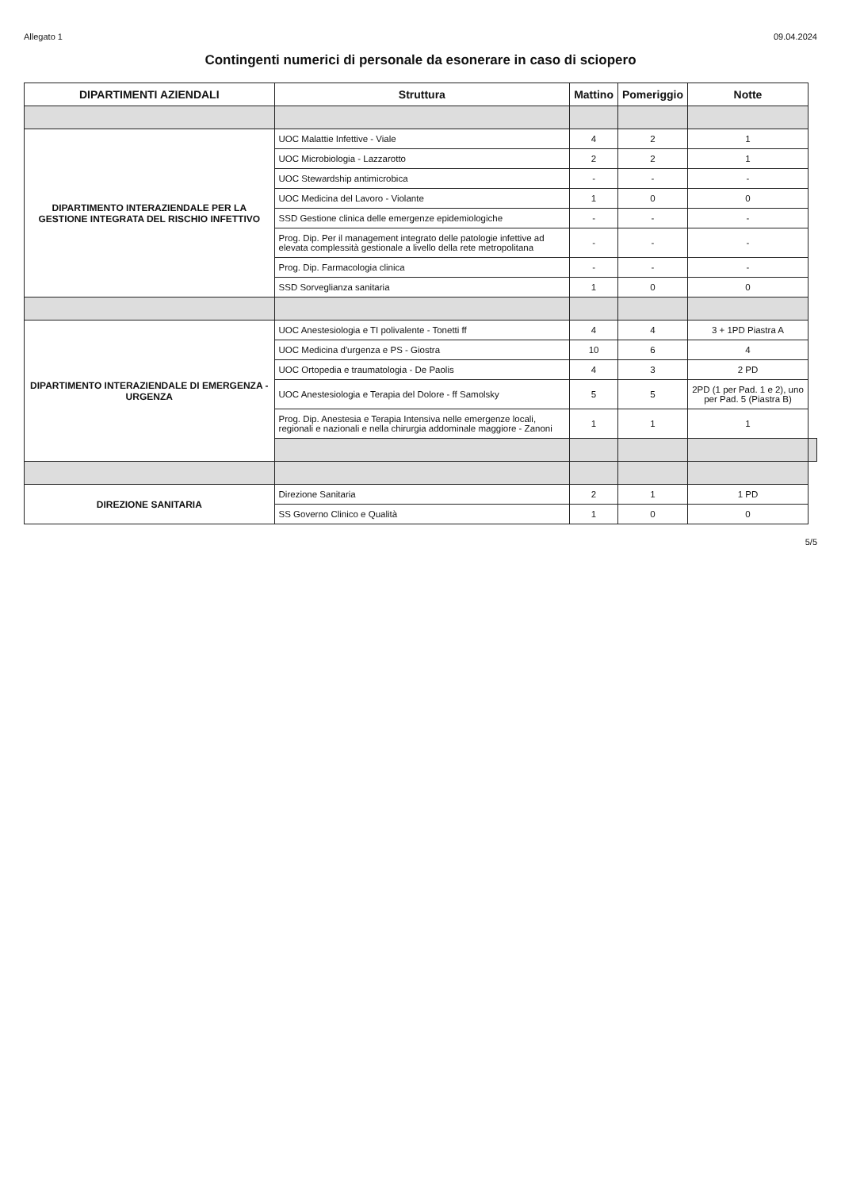Allegato 1 09.04.2024
Contingenti numerici di personale da esonerare in caso di sciopero
| DIPARTIMENTI AZIENDALI | Struttura | Mattino | Pomeriggio | Notte | |
| --- | --- | --- | --- | --- | --- |
| DIPARTIMENTO INTERAZIENDALE PER LA GESTIONE INTEGRATA DEL RISCHIO INFETTIVO | UOC Malattie Infettive - Viale | 4 | 2 | 1 | |
| | UOC Microbiologia - Lazzarotto | 2 | 2 | 1 | |
| | UOC Stewardship antimicrobica | - | - | - | |
| | UOC Medicina del Lavoro - Violante | 1 | 0 | 0 | |
| | SSD Gestione clinica delle emergenze epidemiologiche | - | - | - | |
| | Prog. Dip. Per il management integrato delle patologie infettive ad elevata complessità gestionale a livello della rete metropolitana | - | - | - | |
| | Prog. Dip. Farmacologia clinica | - | - | - | |
| | SSD Sorveglianza sanitaria | 1 | 0 | 0 | |
| DIPARTIMENTO INTERAZIENDALE DI EMERGENZA - URGENZA | UOC Anestesiologia e TI polivalente - Tonetti ff | 4 | 4 | 3 + 1PD Piastra A | |
| | UOC Medicina d'urgenza e PS - Giostra | 10 | 6 | 4 | |
| | UOC Ortopedia e traumatologia - De Paolis | 4 | 3 | 2 PD | |
| | UOC Anestesiologia e Terapia del Dolore - ff Samolsky | 5 | 5 | 2PD (1 per Pad. 1 e 2), uno per Pad. 5 (Piastra B) | |
| | Prog. Dip. Anestesia e Terapia Intensiva nelle emergenze locali, regionali e nazionali e nella chirurgia addominale maggiore - Zanoni | 1 | 1 | 1 | |
| DIREZIONE SANITARIA | Direzione Sanitaria | 2 | 1 | 1 PD | |
| | SS Governo Clinico e Qualità | 1 | 0 | 0 | |
5/5